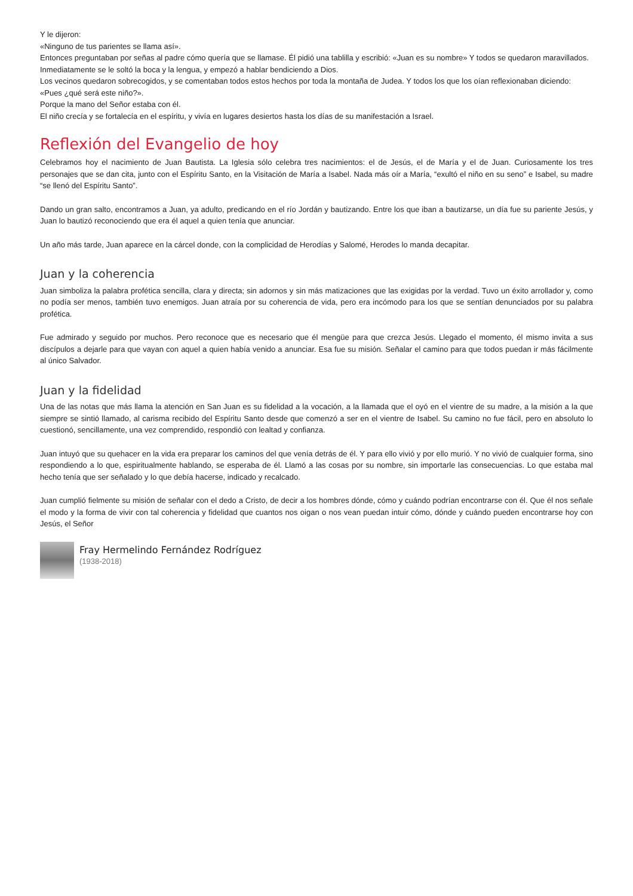Y le dijeron:
«Ninguno de tus parientes se llama así».
Entonces preguntaban por señas al padre cómo quería que se llamase. Él pidió una tablilla y escribió: «Juan es su nombre» Y todos se quedaron maravillados.
Inmediatamente se le soltó la boca y la lengua, y empezó a hablar bendiciendo a Dios.
Los vecinos quedaron sobrecogidos, y se comentaban todos estos hechos por toda la montaña de Judea. Y todos los que los oían reflexionaban diciendo:
«Pues ¿qué será este niño?».
Porque la mano del Señor estaba con él.
El niño crecía y se fortalecía en el espíritu, y vivía en lugares desiertos hasta los días de su manifestación a Israel.
Reflexión del Evangelio de hoy
Celebramos hoy el nacimiento de Juan Bautista. La Iglesia sólo celebra tres nacimientos: el de Jesús, el de María y el de Juan. Curiosamente los tres personajes que se dan cita, junto con el Espíritu Santo, en la Visitación de María a Isabel. Nada más oír a María, “exultó el niño en su seno” e Isabel, su madre “se llenó del Espíritu Santo”.
Dando un gran salto, encontramos a Juan, ya adulto, predicando en el río Jordán y bautizando. Entre los que iban a bautizarse, un día fue su pariente Jesús, y Juan lo bautizó reconociendo que era él aquel a quien tenía que anunciar.
Un año más tarde, Juan aparece en la cárcel donde, con la complicidad de Herodías y Salomé, Herodes lo manda decapitar.
Juan y la coherencia
Juan simboliza la palabra profética sencilla, clara y directa; sin adornos y sin más matizaciones que las exigidas por la verdad. Tuvo un éxito arrollador y, como no podía ser menos, también tuvo enemigos. Juan atraía por su coherencia de vida, pero era incómodo para los que se sentían denunciados por su palabra profética.
Fue admirado y seguido por muchos. Pero reconoce que es necesario que él mengüe para que crezca Jesús. Llegado el momento, él mismo invita a sus discípulos a dejarle para que vayan con aquel a quien había venido a anunciar. Esa fue su misión. Señalar el camino para que todos puedan ir más fácilmente al único Salvador.
Juan y la fidelidad
Una de las notas que más llama la atención en San Juan es su fidelidad a la vocación, a la llamada que el oyó en el vientre de su madre, a la misión a la que siempre se sintió llamado, al carisma recibido del Espíritu Santo desde que comenzó a ser en el vientre de Isabel. Su camino no fue fácil, pero en absoluto lo cuestionó, sencillamente, una vez comprendido, respondió con lealtad y confianza.
Juan intuyó que su quehacer en la vida era preparar los caminos del que venía detrás de él. Y para ello vivió y por ello murió. Y no vivió de cualquier forma, sino respondiendo a lo que, espiritualmente hablando, se esperaba de él. Llamó a las cosas por su nombre, sin importarle las consecuencias. Lo que estaba mal hecho tenía que ser señalado y lo que debía hacerse, indicado y recalcado.
Juan cumplió fielmente su misión de señalar con el dedo a Cristo, de decir a los hombres dónde, cómo y cuándo podrían encontrarse con él. Que él nos señale el modo y la forma de vivir con tal coherencia y fidelidad que cuantos nos oigan o nos vean puedan intuir cómo, dónde y cuándo pueden encontrarse hoy con Jesús, el Señor
Fray Hermelindo Fernández Rodríguez
(1938-2018)